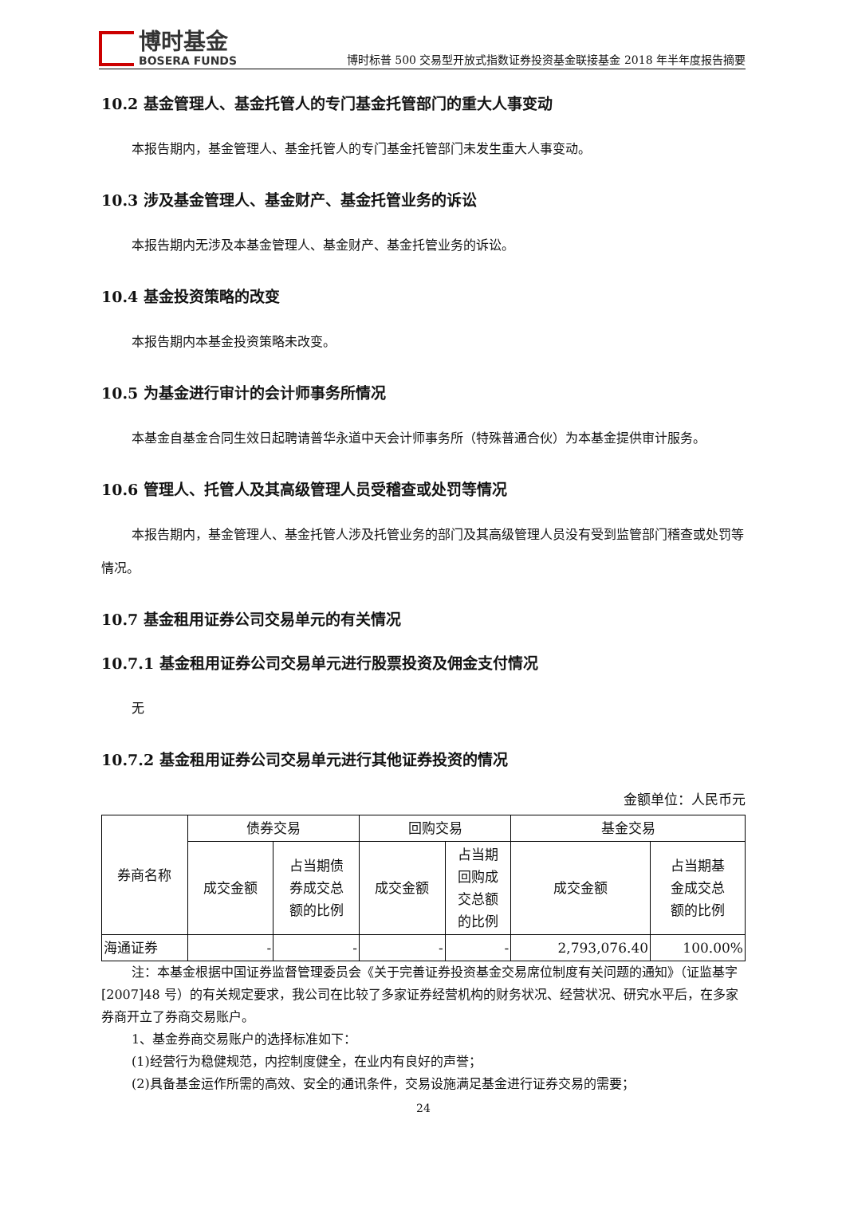博时基金
BOSERA FUNDS
博时标普 500 交易型开放式指数证券投资基金联接基金 2018 年半年度报告摘要
10.2 基金管理人、基金托管人的专门基金托管部门的重大人事变动
本报告期内，基金管理人、基金托管人的专门基金托管部门未发生重大人事变动。
10.3 涉及基金管理人、基金财产、基金托管业务的诉讼
本报告期内无涉及本基金管理人、基金财产、基金托管业务的诉讼。
10.4 基金投资策略的改变
本报告期内本基金投资策略未改变。
10.5 为基金进行审计的会计师事务所情况
本基金自基金合同生效日起聘请普华永道中天会计师事务所（特殊普通合伙）为本基金提供审计服务。
10.6 管理人、托管人及其高级管理人员受稽查或处罚等情况
本报告期内，基金管理人、基金托管人涉及托管业务的部门及其高级管理人员没有受到监管部门稽查或处罚等情况。
10.7 基金租用证券公司交易单元的有关情况
10.7.1 基金租用证券公司交易单元进行股票投资及佣金支付情况
无
10.7.2 基金租用证券公司交易单元进行其他证券投资的情况
金额单位：人民币元
| 券商名称 | 债券交易 | | 回购交易 | | 基金交易 | |
| --- | --- | --- | --- | --- | --- | --- |
| | 成交金额 | 占当期债 券成交总 额的比例 | 成交金额 | 占当期 回购成 交总额 的比例 | 成交金额 | 占当期基 金成交总 额的比例 |
| 海通证券 | - | - | - | - | 2,793,076.40 | 100.00% |
注：本基金根据中国证券监督管理委员会《关于完善证券投资基金交易席位制度有关问题的通知》（证监基字[2007]48 号）的有关规定要求，我公司在比较了多家证券经营机构的财务状况、经营状况、研究水平后，在多家券商开立了券商交易账户。
1、基金券商交易账户的选择标准如下：
(1)经营行为稳健规范，内控制度健全，在业内有良好的声誉；
(2)具备基金运作所需的高效、安全的通讯条件，交易设施满足基金进行证券交易的需要；
24